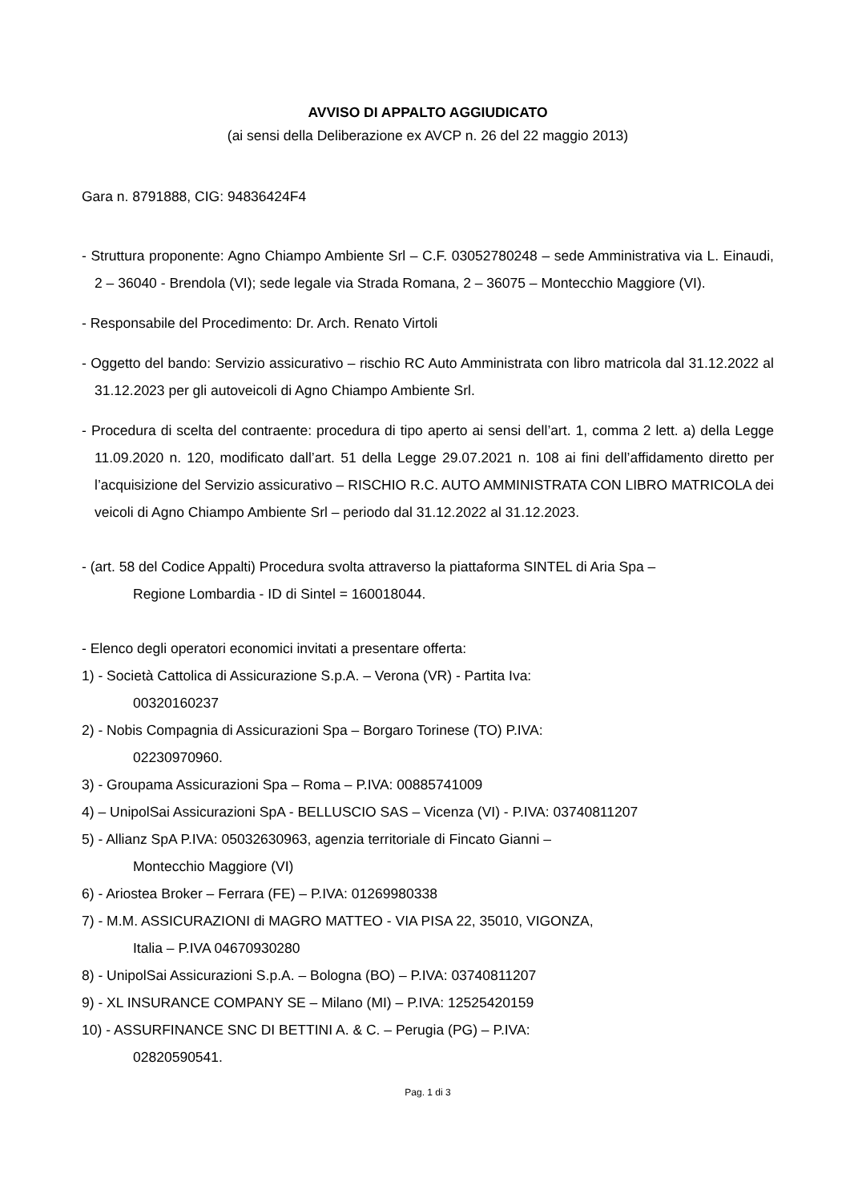AVVISO DI APPALTO AGGIUDICATO
(ai sensi della Deliberazione ex AVCP n. 26 del 22 maggio 2013)
Gara n. 8791888, CIG: 94836424F4
- Struttura proponente: Agno Chiampo Ambiente Srl – C.F. 03052780248 – sede Amministrativa via L. Einaudi, 2 – 36040 - Brendola (VI); sede legale via Strada Romana, 2 – 36075 – Montecchio Maggiore (VI).
- Responsabile del Procedimento: Dr. Arch. Renato Virtoli
- Oggetto del bando: Servizio assicurativo – rischio RC Auto Amministrata con libro matricola dal 31.12.2022 al 31.12.2023 per gli autoveicoli di Agno Chiampo Ambiente Srl.
- Procedura di scelta del contraente: procedura di tipo aperto ai sensi dell’art. 1, comma 2 lett. a) della Legge 11.09.2020 n. 120, modificato dall’art. 51 della Legge 29.07.2021 n. 108 ai fini dell’affidamento diretto per l’acquisizione del Servizio assicurativo – RISCHIO R.C. AUTO AMMINISTRATA CON LIBRO MATRICOLA dei veicoli di Agno Chiampo Ambiente Srl – periodo dal 31.12.2022 al 31.12.2023.
- (art. 58 del Codice Appalti) Procedura svolta attraverso la piattaforma SINTEL di Aria Spa –
Regione Lombardia - ID di Sintel = 160018044.
- Elenco degli operatori economici invitati a presentare offerta:
1) - Società Cattolica di Assicurazione S.p.A. – Verona (VR) - Partita Iva:
00320160237
2) - Nobis Compagnia di Assicurazioni Spa – Borgaro Torinese (TO) P.IVA:
02230970960.
3) - Groupama Assicurazioni Spa – Roma – P.IVA: 00885741009
4) – UnipolSai Assicurazioni SpA - BELLUSCIO SAS – Vicenza (VI) - P.IVA: 03740811207
5) - Allianz SpA P.IVA: 05032630963, agenzia territoriale di Fincato Gianni –
Montecchio Maggiore (VI)
6) - Ariostea Broker – Ferrara (FE) – P.IVA: 01269980338
7) - M.M. ASSICURAZIONI di MAGRO MATTEO - VIA PISA 22, 35010, VIGONZA,
Italia – P.IVA 04670930280
8) - UnipolSai Assicurazioni S.p.A. – Bologna (BO) – P.IVA: 03740811207
9) - XL INSURANCE COMPANY SE – Milano (MI) – P.IVA: 12525420159
10) - ASSURFINANCE SNC DI BETTINI A. & C. – Perugia (PG) – P.IVA:
02820590541.
Pag. 1 di 3